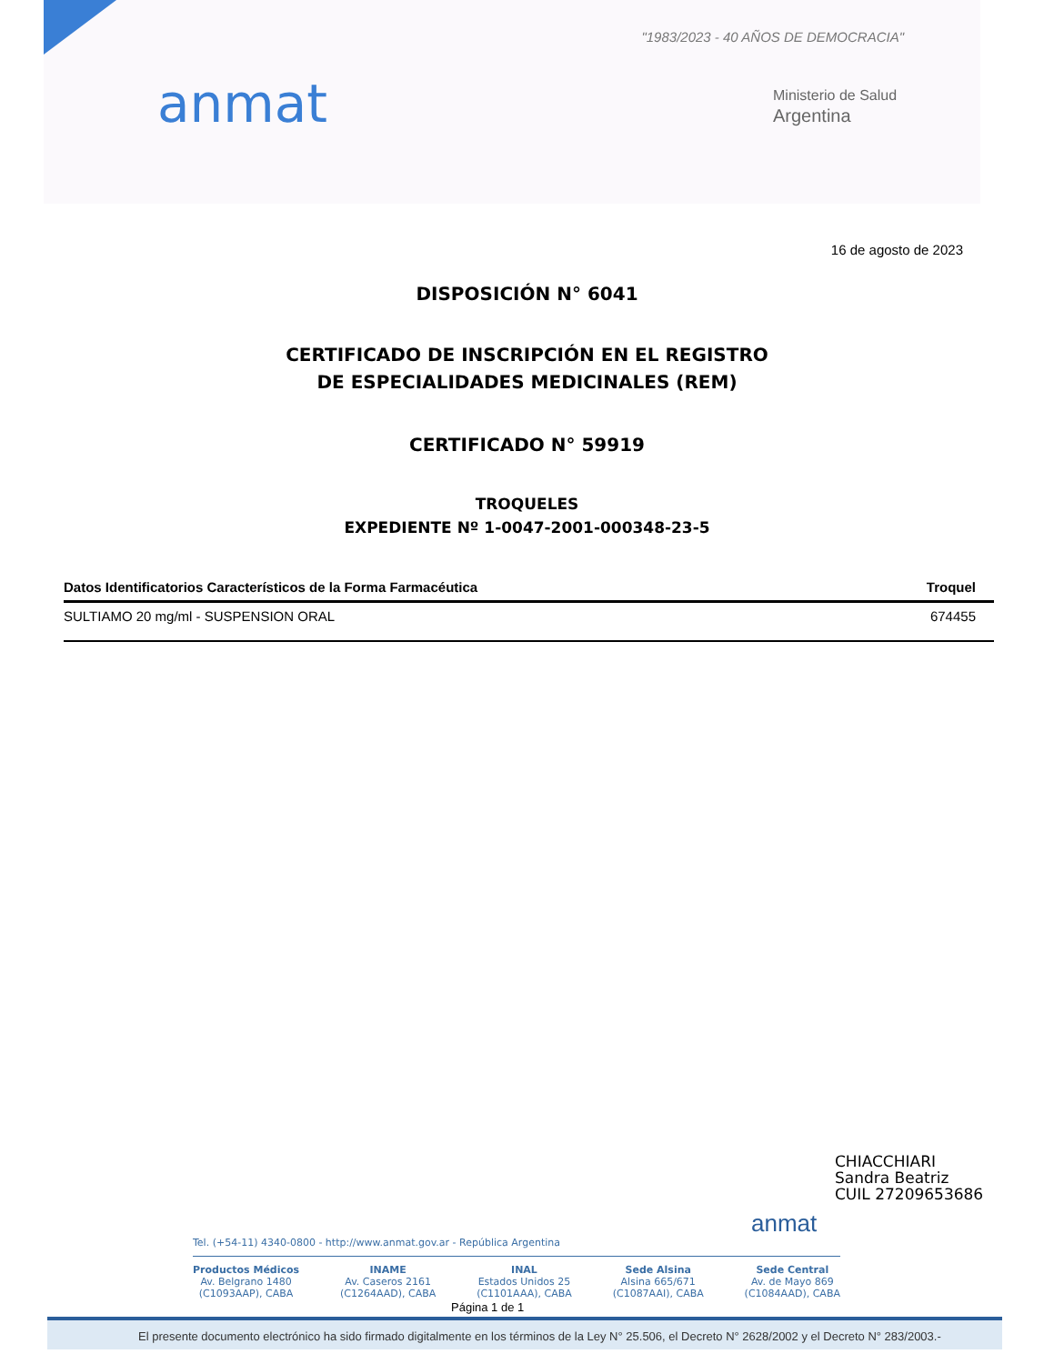"1983/2023 - 40 AÑOS DE DEMOCRACIA"
anmat
Ministerio de Salud
Argentina
16 de agosto de 2023
DISPOSICIÓN N° 6041
CERTIFICADO DE INSCRIPCIÓN EN EL REGISTRO
DE ESPECIALIDADES MEDICINALES (REM)
CERTIFICADO N° 59919
TROQUELES
EXPEDIENTE Nº 1-0047-2001-000348-23-5
| Datos Identificatorios Característicos de la Forma Farmacéutica | Troquel |
| --- | --- |
| SULTIAMO 20 mg/ml - SUSPENSION ORAL | 674455 |
anmat
CHIACCHIARI
Sandra Beatriz
CUIL 27209653686
Tel. (+54-11) 4340-0800 - http://www.anmat.gov.ar - República Argentina
Productos Médicos
Av. Belgrano 1480
(C1093AAP), CABA
INAME
Av. Caseros 2161
(C1264AAD), CABA
INAL
Estados Unidos 25
(C1101AAA), CABA
Sede Alsina
Alsina 665/671
(C1087AAI), CABA
Sede Central
Av. de Mayo 869
(C1084AAD), CABA
Página 1 de 1
El presente documento electrónico ha sido firmado digitalmente en los términos de la Ley N° 25.506, el Decreto N° 2628/2002 y el Decreto N° 283/2003.-